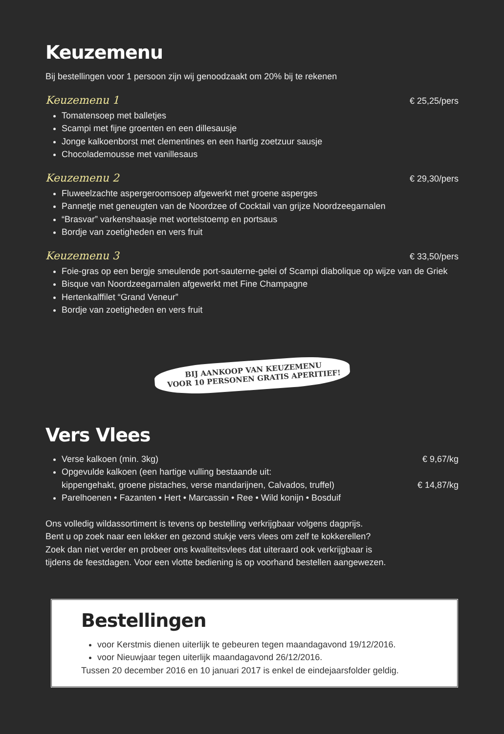Keuzemenu
Bij bestellingen voor 1 persoon zijn wij genoodzaakt om 20% bij te rekenen
Keuzemenu 1
€ 25,25/pers
Tomatensoep met balletjes
Scampi met fijne groenten en een dillesausje
Jonge kalkoenborst met clementines en een hartig zoetzuur sausje
Chocolademousse met vanillesaus
Keuzemenu 2
€ 29,30/pers
Fluweelzachte aspergeroomsoep afgewerkt met groene asperges
Pannetje met geneugten van de Noordzee of Cocktail van grijze Noordzeegarnalen
“Brasvar” varkenshaasje met wortelstoemp en portsaus
Bordje van zoetigheden en vers fruit
Keuzemenu 3
€ 33,50/pers
Foie-gras op een bergje smeulende port-sauterne-gelei of Scampi diabolique op wijze van de Griek
Bisque van Noordzeegarnalen afgewerkt met Fine Champagne
Hertenkalffilet “Grand Veneur”
Bordje van zoetigheden en vers fruit
BIJ AANKOOP VAN KEUZEMENU
VOOR 10 PERSONEN GRATIS APERITIEF!
Vers Vlees
Verse kalkoen (min. 3kg) € 9,67/kg
Opgevulde kalkoen (een hartige vulling bestaande uit:
kippengehakt, groene pistaches, verse mandarijnen, Calvados, truffel) € 14,87/kg
Parelhoenen • Fazanten • Hert • Marcassin • Ree • Wild konijn • Bosduif
Ons volledig wildassortiment is tevens op bestelling verkrijgbaar volgens dagprijs.
Bent u op zoek naar een lekker en gezond stukje vers vlees om zelf te kokkerellen?
Zoek dan niet verder en probeer ons kwaliteitsvlees dat uiteraard ook verkrijgbaar is
tijdens de feestdagen. Voor een vlotte bediening is op voorhand bestellen aangewezen.
Bestellingen
voor Kerstmis dienen uiterlijk te gebeuren tegen maandagavond 19/12/2016.
voor Nieuwjaar tegen uiterlijk maandagavond 26/12/2016.
Tussen 20 december 2016 en 10 januari 2017 is enkel de eindejaarsfolder geldig.